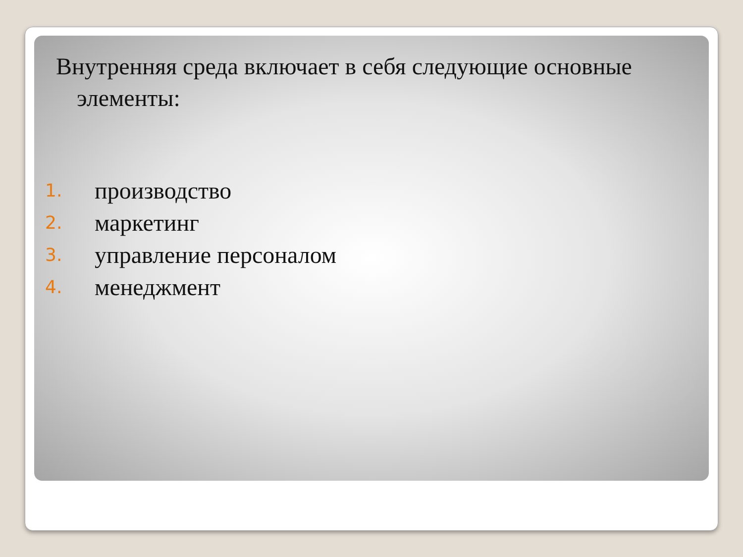Внутренняя среда включает в себя следующие основные элементы:
1. производство
2. маркетинг
3. управление персоналом
4. менеджмент